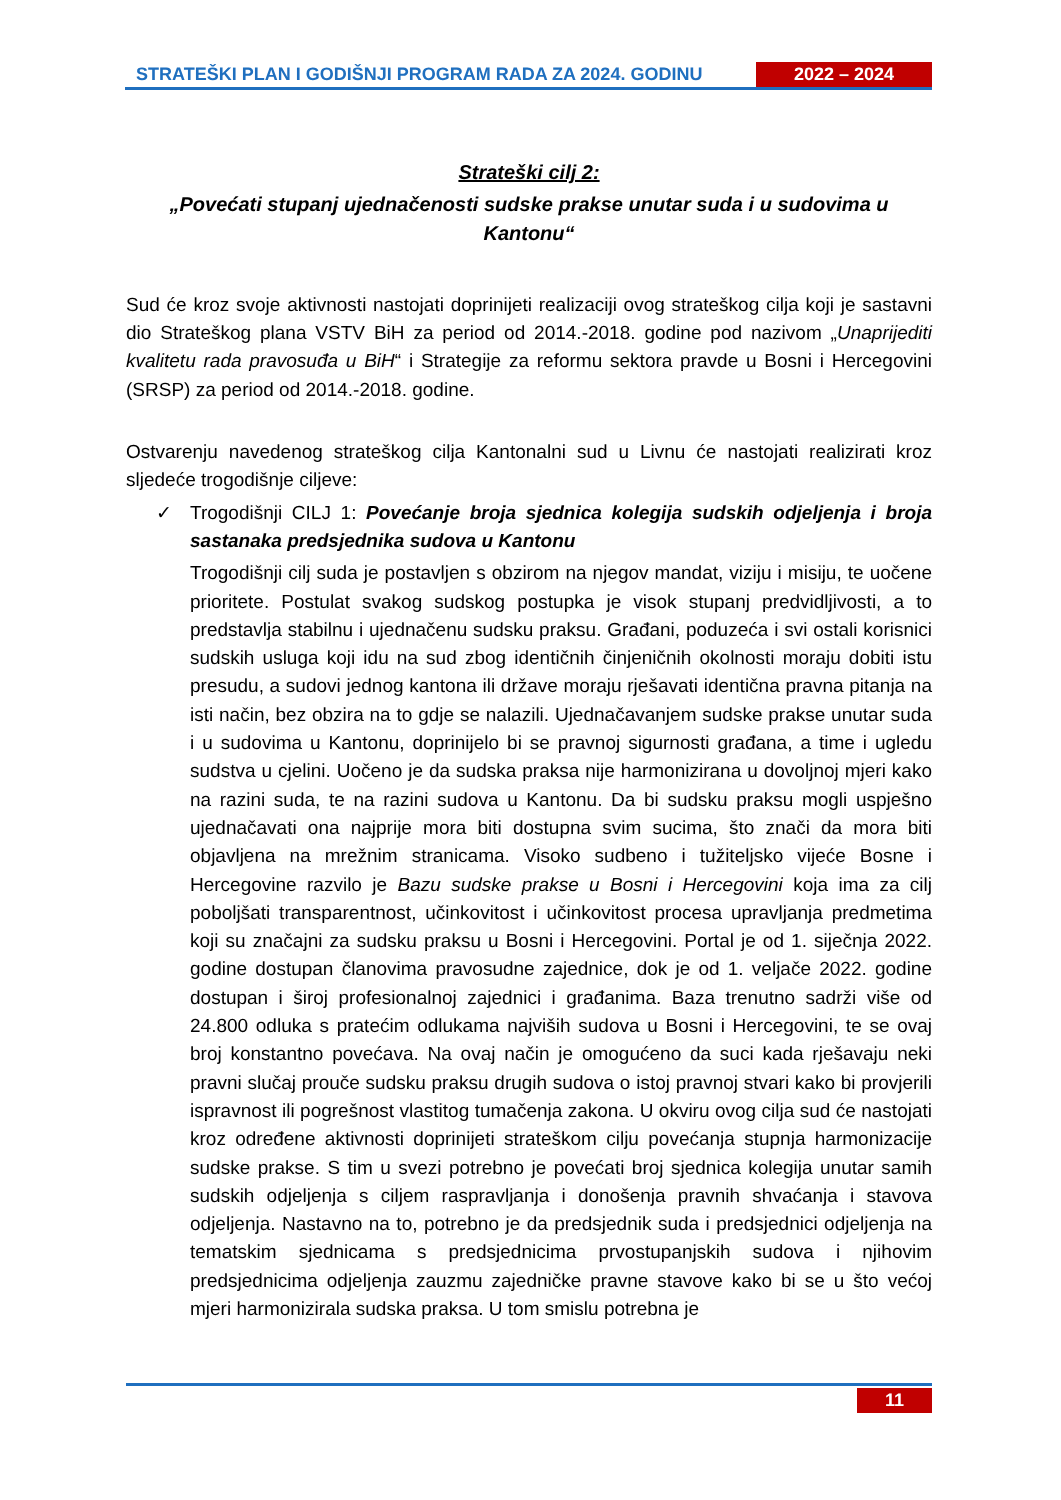STRATEŠKI PLAN I GODIŠNJI PROGRAM RADA ZA 2024. GODINU
2022 – 2024
Strateški cilj 2:
„Povećati stupanj ujednačenosti sudske prakse unutar suda i u sudovima u Kantonu“
Sud će kroz svoje aktivnosti nastojati doprinijeti realizaciji ovog strateškog cilja koji je sastavni dio Strateškog plana VSTV BiH za period od 2014.-2018. godine pod nazivom „Unaprijediti kvalitetu rada pravosuđa u BiH“ i Strategije za reformu sektora pravde u Bosni i Hercegovini (SRSP) za period od 2014.-2018. godine.
Ostvarenju navedenog strateškog cilja Kantonalni sud u Livnu će nastojati realizirati kroz sljedeće trogodišnje ciljeve:
✓ Trogodišnji CILJ 1: Povećanje broja sjednica kolegija sudskih odjeljenja i broja sastanaka predsjednika sudova u Kantonu
Trogodišnji cilj suda je postavljen s obzirom na njegov mandat, viziju i misiju, te uočene prioritete. Postulat svakog sudskog postupka je visok stupanj predvidljivosti, a to predstavlja stabilnu i ujednačenu sudsku praksu. Građani, poduzeća i svi ostali korisnici sudskih usluga koji idu na sud zbog identičnih činjeničnih okolnosti moraju dobiti istu presudu, a sudovi jednog kantona ili države moraju rješavati identična pravna pitanja na isti način, bez obzira na to gdje se nalazili. Ujednačavanjem sudske prakse unutar suda i u sudovima u Kantonu, doprinijelo bi se pravnoj sigurnosti građana, a time i ugledu sudstva u cjelini. Uočeno je da sudska praksa nije harmonizirana u dovoljnoj mjeri kako na razini suda, te na razini sudova u Kantonu. Da bi sudsku praksu mogli uspješno ujednačavati ona najprije mora biti dostupna svim sucima, što znači da mora biti objavljena na mrežnim stranicama. Visoko sudbeno i tužiteljsko vijeće Bosne i Hercegovine razvilo je Bazu sudske prakse u Bosni i Hercegovini koja ima za cilj poboljšati transparentnost, učinkovitost i učinkovitost procesa upravljanja predmetima koji su značajni za sudsku praksu u Bosni i Hercegovini. Portal je od 1. siječnja 2022. godine dostupan članovima pravosudne zajednice, dok je od 1. veljače 2022. godine dostupan i široj profesionalnoj zajednici i građanima. Baza trenutno sadrži više od 24.800 odluka s pratećim odlukama najviših sudova u Bosni i Hercegovini, te se ovaj broj konstantno povećava. Na ovaj način je omogućeno da suci kada rješavaju neki pravni slučaj prouče sudsku praksu drugih sudova o istoj pravnoj stvari kako bi provjerili ispravnost ili pogrešnost vlastitog tumačenja zakona. U okviru ovog cilja sud će nastojati kroz određene aktivnosti doprinijeti strateškom cilju povećanja stupnja harmonizacije sudske prakse. S tim u svezi potrebno je povećati broj sjednica kolegija unutar samih sudskih odjeljenja s ciljem raspravljanja i donošenja pravnih shvaćanja i stavova odjeljenja. Nastavno na to, potrebno je da predsjednik suda i predsjednici odjeljenja na tematskim sjednicama s predsjednicima prvostupanjskih sudova i njihovim predsjednicima odjeljenja zauzmu zajedničke pravne stavove kako bi se u što većoj mjeri harmonizirala sudska praksa. U tom smislu potrebna je
11